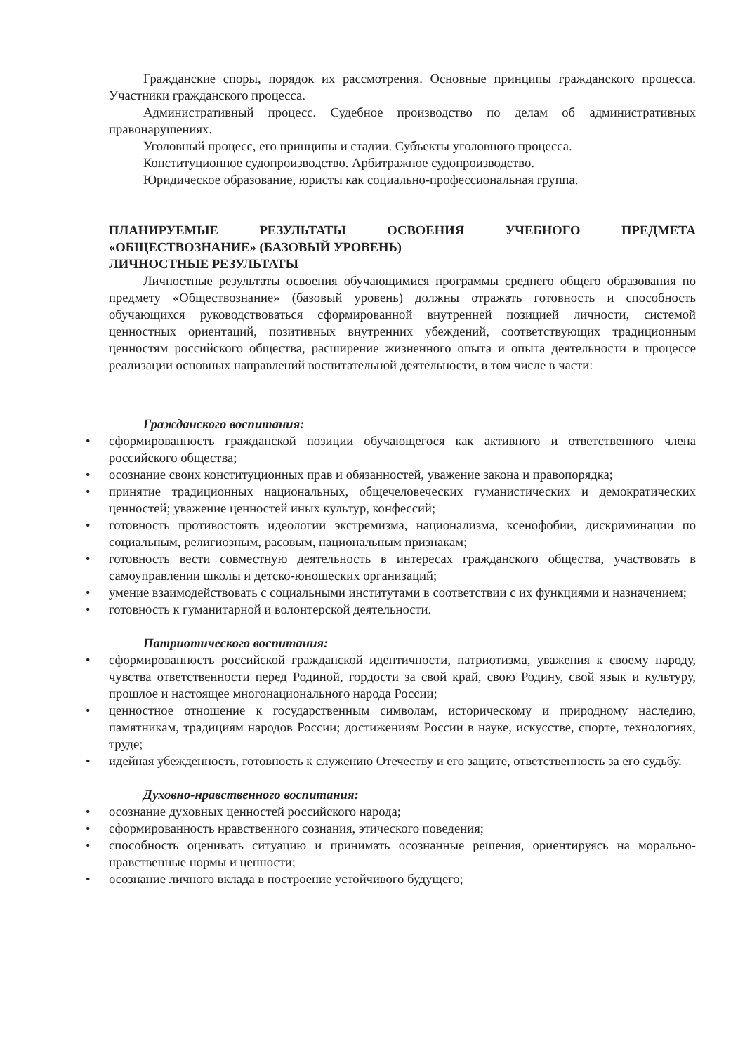Гражданские споры, порядок их рассмотрения. Основные принципы гражданского процесса. Участники гражданского процесса.
Административный процесс. Судебное производство по делам об административных правонарушениях.
Уголовный процесс, его принципы и стадии. Субъекты уголовного процесса.
Конституционное судопроизводство. Арбитражное судопроизводство.
Юридическое образование, юристы как социально-профессиональная группа.
ПЛАНИРУЕМЫЕ РЕЗУЛЬТАТЫ ОСВОЕНИЯ УЧЕБНОГО ПРЕДМЕТА
«ОБЩЕСТВОЗНАНИЕ» (БАЗОВЫЙ УРОВЕНЬ)
ЛИЧНОСТНЫЕ РЕЗУЛЬТАТЫ
Личностные результаты освоения обучающимися программы среднего общего образования по предмету «Обществознание» (базовый уровень) должны отражать готовность и способность обучающихся руководствоваться сформированной внутренней позицией личности, системой ценностных ориентаций, позитивных внутренних убеждений, соответствующих традиционным ценностям российского общества, расширение жизненного опыта и опыта деятельности в процессе реализации основных направлений воспитательной деятельности, в том числе в части:
Гражданского воспитания:
• сформированность гражданской позиции обучающегося как активного и ответственного члена российского общества;
• осознание своих конституционных прав и обязанностей, уважение закона и правопорядка;
• принятие традиционных национальных, общечеловеческих гуманистических и демократических ценностей; уважение ценностей иных культур, конфессий;
• готовность противостоять идеологии экстремизма, национализма, ксенофобии, дискриминации по социальным, религиозным, расовым, национальным признакам;
• готовность вести совместную деятельность в интересах гражданского общества, участвовать в самоуправлении школы и детско-юношеских организаций;
• умение взаимодействовать с социальными институтами в соответствии с их функциями и назначением;
• готовность к гуманитарной и волонтерской деятельности.
Патриотического воспитания:
• сформированность российской гражданской идентичности, патриотизма, уважения к своему народу, чувства ответственности перед Родиной, гордости за свой край, свою Родину, свой язык и культуру, прошлое и настоящее многонационального народа России;
• ценностное отношение к государственным символам, историческому и природному наследию, памятникам, традициям народов России; достижениям России в науке, искусстве, спорте, технологиях, труде;
• идейная убежденность, готовность к служению Отечеству и его защите, ответственность за его судьбу.
Духовно-нравственного воспитания:
• осознание духовных ценностей российского народа;
• сформированность нравственного сознания, этического поведения;
• способность оценивать ситуацию и принимать осознанные решения, ориентируясь на морально-нравственные нормы и ценности;
• осознание личного вклада в построение устойчивого будущего;